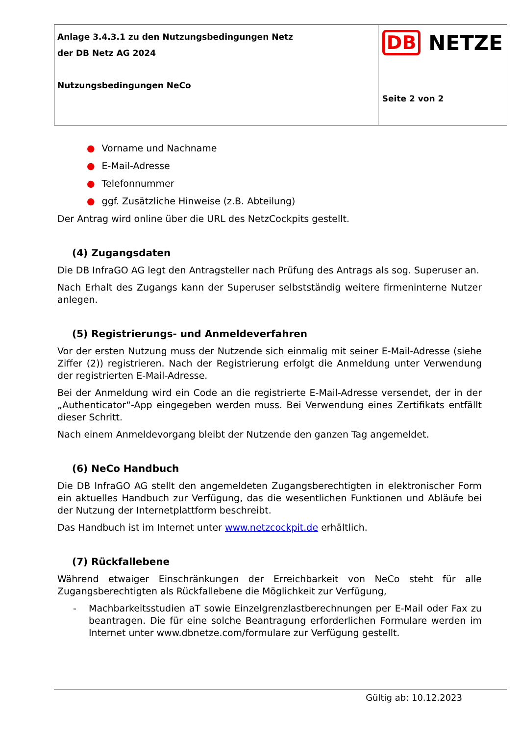| Anlage 3.4.3.1 zu den Nutzungsbedingungen Netz der DB Netz AG 2024 Nutzungsbedingungen NeCo | DB NETZE Seite 2 von 2 |
● Vorname und Nachname
● E-Mail-Adresse
● Telefonnummer
● ggf. Zusätzliche Hinweise (z.B. Abteilung)
Der Antrag wird online über die URL des NetzCockpits gestellt.
(4) Zugangsdaten
Die DB InfraGO AG legt den Antragsteller nach Prüfung des Antrags als sog. Superuser an.
Nach Erhalt des Zugangs kann der Superuser selbstständig weitere firmeninterne Nutzer anlegen.
(5) Registrierungs- und Anmeldeverfahren
Vor der ersten Nutzung muss der Nutzende sich einmalig mit seiner E-Mail-Adresse (siehe Ziffer (2)) registrieren. Nach der Registrierung erfolgt die Anmeldung unter Verwendung der registrierten E-Mail-Adresse.
Bei der Anmeldung wird ein Code an die registrierte E-Mail-Adresse versendet, der in der „Authenticator“-App eingegeben werden muss. Bei Verwendung eines Zertifikats entfällt dieser Schritt.
Nach einem Anmeldevorgang bleibt der Nutzende den ganzen Tag angemeldet.
(6) NeCo Handbuch
Die DB InfraGO AG stellt den angemeldeten Zugangsberechtigten in elektronischer Form ein aktuelles Handbuch zur Verfügung, das die wesentlichen Funktionen und Abläufe bei der Nutzung der Internetplattform beschreibt.
Das Handbuch ist im Internet unter www.netzcockpit.de erhältlich.
(7) Rückfallebene
Während etwaiger Einschränkungen der Erreichbarkeit von NeCo steht für alle Zugangsberechtigten als Rückfallebene die Möglichkeit zur Verfügung,
- Machbarkeitsstudien aT sowie Einzelgrenzlastberechnungen per E-Mail oder Fax zu beantragen. Die für eine solche Beantragung erforderlichen Formulare werden im Internet unter www.dbnetze.com/formulare zur Verfügung gestellt.
Gültig ab: 10.12.2023